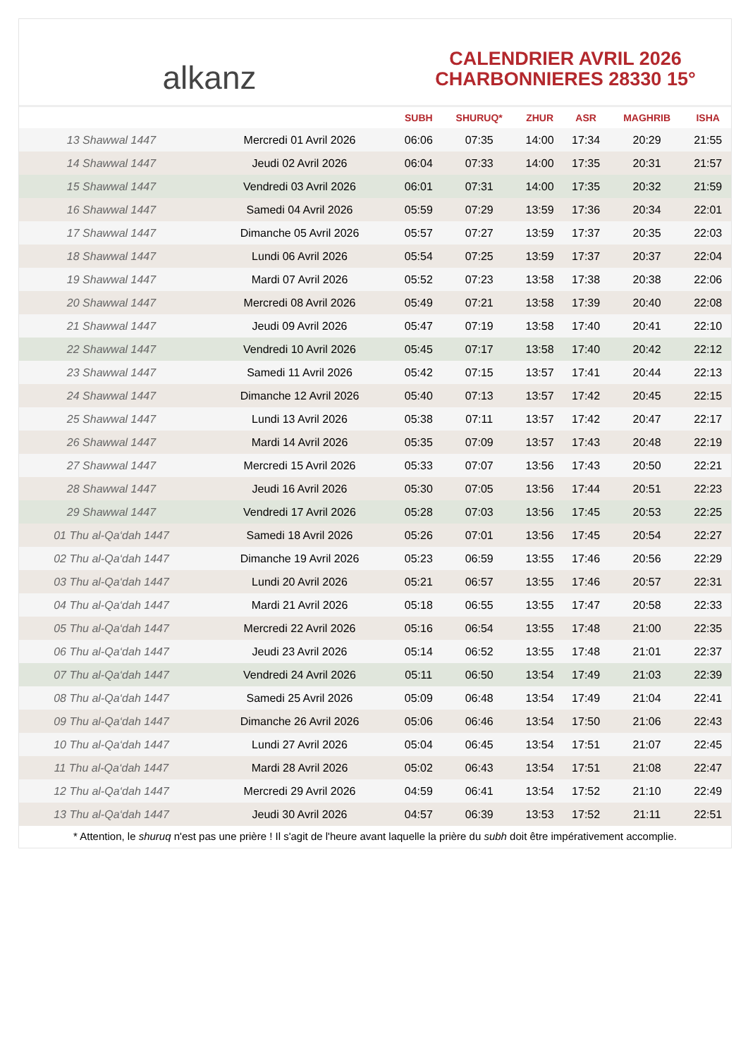alkanz
CALENDRIER AVRIL 2026
CHARBONNIERES 28330 15°
| | | SUBH | SHURUQ* | ZHUR | ASR | MAGHRIB | ISHA |
| --- | --- | --- | --- | --- | --- | --- | --- |
| 13 Shawwal 1447 | Mercredi 01 Avril 2026 | 06:06 | 07:35 | 14:00 | 17:34 | 20:29 | 21:55 |
| 14 Shawwal 1447 | Jeudi 02 Avril 2026 | 06:04 | 07:33 | 14:00 | 17:35 | 20:31 | 21:57 |
| 15 Shawwal 1447 | Vendredi 03 Avril 2026 | 06:01 | 07:31 | 14:00 | 17:35 | 20:32 | 21:59 |
| 16 Shawwal 1447 | Samedi 04 Avril 2026 | 05:59 | 07:29 | 13:59 | 17:36 | 20:34 | 22:01 |
| 17 Shawwal 1447 | Dimanche 05 Avril 2026 | 05:57 | 07:27 | 13:59 | 17:37 | 20:35 | 22:03 |
| 18 Shawwal 1447 | Lundi 06 Avril 2026 | 05:54 | 07:25 | 13:59 | 17:37 | 20:37 | 22:04 |
| 19 Shawwal 1447 | Mardi 07 Avril 2026 | 05:52 | 07:23 | 13:58 | 17:38 | 20:38 | 22:06 |
| 20 Shawwal 1447 | Mercredi 08 Avril 2026 | 05:49 | 07:21 | 13:58 | 17:39 | 20:40 | 22:08 |
| 21 Shawwal 1447 | Jeudi 09 Avril 2026 | 05:47 | 07:19 | 13:58 | 17:40 | 20:41 | 22:10 |
| 22 Shawwal 1447 | Vendredi 10 Avril 2026 | 05:45 | 07:17 | 13:58 | 17:40 | 20:42 | 22:12 |
| 23 Shawwal 1447 | Samedi 11 Avril 2026 | 05:42 | 07:15 | 13:57 | 17:41 | 20:44 | 22:13 |
| 24 Shawwal 1447 | Dimanche 12 Avril 2026 | 05:40 | 07:13 | 13:57 | 17:42 | 20:45 | 22:15 |
| 25 Shawwal 1447 | Lundi 13 Avril 2026 | 05:38 | 07:11 | 13:57 | 17:42 | 20:47 | 22:17 |
| 26 Shawwal 1447 | Mardi 14 Avril 2026 | 05:35 | 07:09 | 13:57 | 17:43 | 20:48 | 22:19 |
| 27 Shawwal 1447 | Mercredi 15 Avril 2026 | 05:33 | 07:07 | 13:56 | 17:43 | 20:50 | 22:21 |
| 28 Shawwal 1447 | Jeudi 16 Avril 2026 | 05:30 | 07:05 | 13:56 | 17:44 | 20:51 | 22:23 |
| 29 Shawwal 1447 | Vendredi 17 Avril 2026 | 05:28 | 07:03 | 13:56 | 17:45 | 20:53 | 22:25 |
| 01 Thu al-Qa‘dah 1447 | Samedi 18 Avril 2026 | 05:26 | 07:01 | 13:56 | 17:45 | 20:54 | 22:27 |
| 02 Thu al-Qa‘dah 1447 | Dimanche 19 Avril 2026 | 05:23 | 06:59 | 13:55 | 17:46 | 20:56 | 22:29 |
| 03 Thu al-Qa‘dah 1447 | Lundi 20 Avril 2026 | 05:21 | 06:57 | 13:55 | 17:46 | 20:57 | 22:31 |
| 04 Thu al-Qa‘dah 1447 | Mardi 21 Avril 2026 | 05:18 | 06:55 | 13:55 | 17:47 | 20:58 | 22:33 |
| 05 Thu al-Qa‘dah 1447 | Mercredi 22 Avril 2026 | 05:16 | 06:54 | 13:55 | 17:48 | 21:00 | 22:35 |
| 06 Thu al-Qa‘dah 1447 | Jeudi 23 Avril 2026 | 05:14 | 06:52 | 13:55 | 17:48 | 21:01 | 22:37 |
| 07 Thu al-Qa‘dah 1447 | Vendredi 24 Avril 2026 | 05:11 | 06:50 | 13:54 | 17:49 | 21:03 | 22:39 |
| 08 Thu al-Qa‘dah 1447 | Samedi 25 Avril 2026 | 05:09 | 06:48 | 13:54 | 17:49 | 21:04 | 22:41 |
| 09 Thu al-Qa‘dah 1447 | Dimanche 26 Avril 2026 | 05:06 | 06:46 | 13:54 | 17:50 | 21:06 | 22:43 |
| 10 Thu al-Qa‘dah 1447 | Lundi 27 Avril 2026 | 05:04 | 06:45 | 13:54 | 17:51 | 21:07 | 22:45 |
| 11 Thu al-Qa‘dah 1447 | Mardi 28 Avril 2026 | 05:02 | 06:43 | 13:54 | 17:51 | 21:08 | 22:47 |
| 12 Thu al-Qa‘dah 1447 | Mercredi 29 Avril 2026 | 04:59 | 06:41 | 13:54 | 17:52 | 21:10 | 22:49 |
| 13 Thu al-Qa‘dah 1447 | Jeudi 30 Avril 2026 | 04:57 | 06:39 | 13:53 | 17:52 | 21:11 | 22:51 |
* Attention, le shuruq n'est pas une prière ! Il s'agit de l'heure avant laquelle la prière du subh doit être impérativement accomplie.